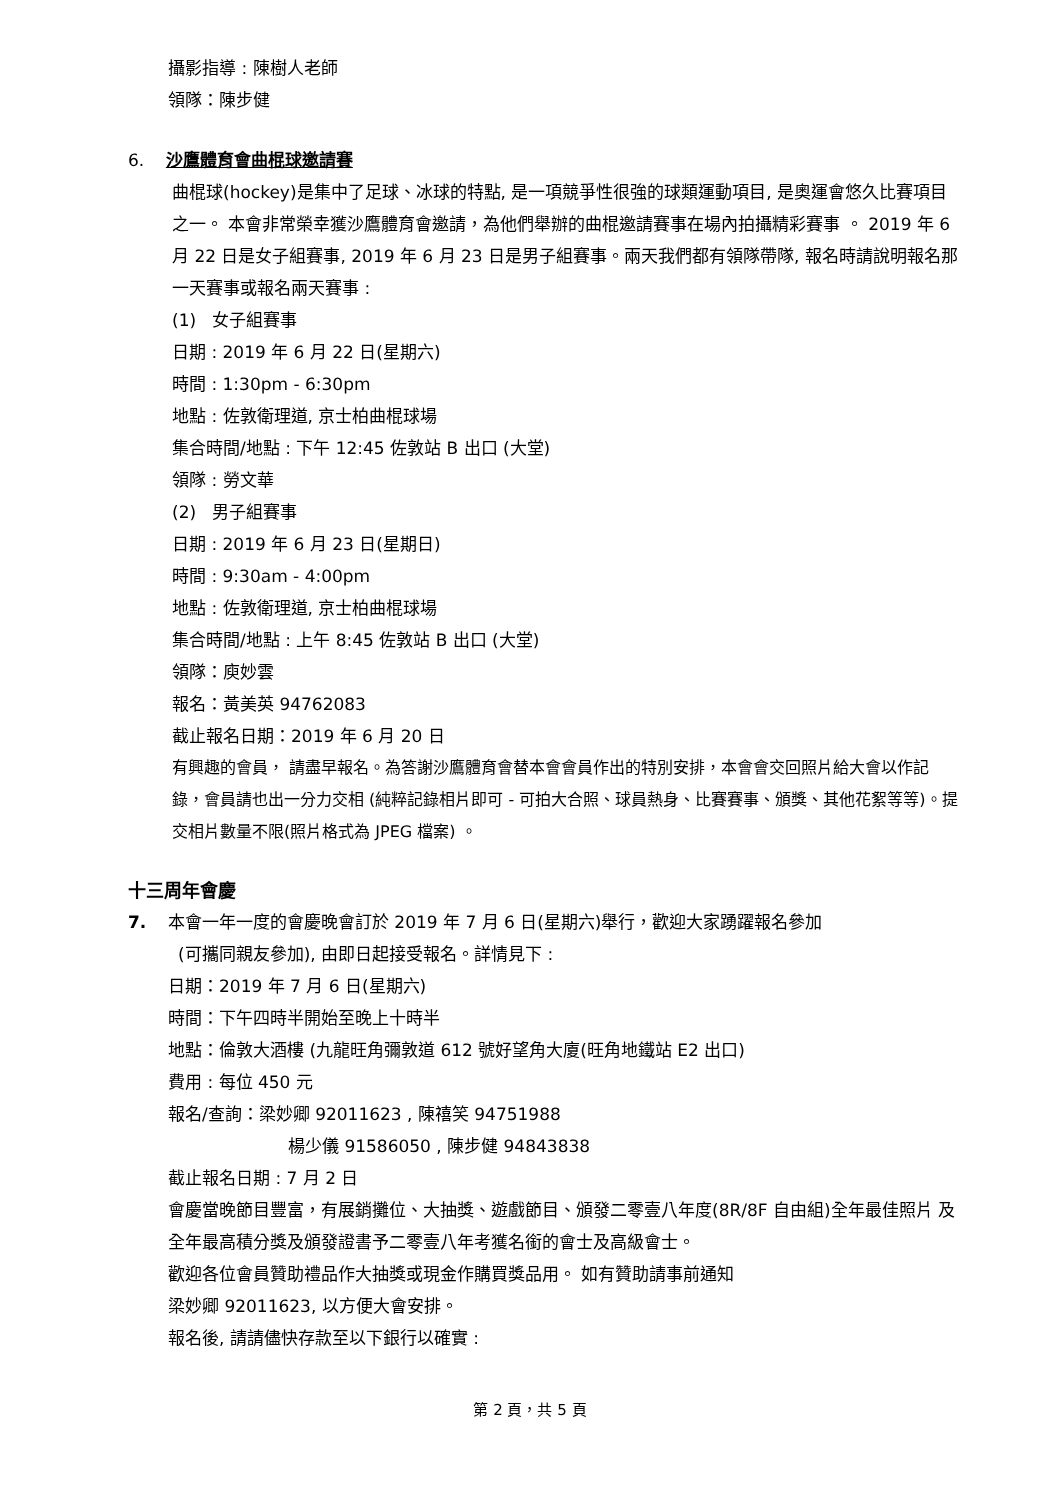攝影指導 : 陳樹人老師
領隊：陳步健
6. 沙鷹體育會曲棍球邀請賽
曲棍球(hockey)是集中了足球、冰球的特點, 是一項競爭性很強的球類運動項目, 是奧運會悠久比賽項目之一。 本會非常榮幸獲沙鷹體育會邀請，為他們舉辦的曲棍邀請賽事在場內拍攝精彩賽事 。 2019 年 6 月 22 日是女子組賽事, 2019 年 6 月 23 日是男子組賽事。兩天我們都有領隊帶隊, 報名時請說明報名那一天賽事或報名兩天賽事 :
(1) 女子組賽事
日期 : 2019 年 6 月 22 日(星期六)
時間 : 1:30pm - 6:30pm
地點 : 佐敦衛理道, 京士柏曲棍球場
集合時間/地點 : 下午 12:45 佐敦站 B 出口 (大堂)
領隊 : 勞文華
(2) 男子組賽事
日期 : 2019 年 6 月 23 日(星期日)
時間 : 9:30am - 4:00pm
地點 : 佐敦衛理道, 京士柏曲棍球場
集合時間/地點 : 上午 8:45 佐敦站 B 出口 (大堂)
領隊：庾妙雲
報名：黃美英 94762083
截止報名日期：2019 年 6 月 20 日
有興趣的會員， 請盡早報名。為答謝沙鷹體育會替本會會員作出的特別安排，本會會交回照片給大會以作記錄，會員請也出一分力交相 (純粹記錄相片即可 - 可拍大合照、球員熱身、比賽賽事、頒獎、其他花絮等等)。提交相片數量不限(照片格式為 JPEG 檔案) 。
十三周年會慶
7. 本會一年一度的會慶晚會訂於 2019 年 7 月 6 日(星期六)舉行，歡迎大家踴躍報名參加
(可攜同親友參加), 由即日起接受報名。詳情見下 :
日期：2019 年 7 月 6 日(星期六)
時間：下午四時半開始至晚上十時半
地點：倫敦大酒樓 (九龍旺角彌敦道 612 號好望角大廈(旺角地鐵站 E2 出口)
費用 : 每位 450 元
報名/查詢：梁妙卿 92011623 , 陳禧笑 94751988
楊少儀 91586050 , 陳步健 94843838
截止報名日期 : 7 月 2 日
會慶當晚節目豐富，有展銷攤位、大抽獎、遊戲節目、頒發二零壹八年度(8R/8F 自由組)全年最佳照片 及全年最高積分獎及頒發證書予二零壹八年考獲名銜的會士及高級會士。
歡迎各位會員贊助禮品作大抽獎或現金作購買獎品用。 如有贊助請事前通知
梁妙卿 92011623, 以方便大會安排。
報名後, 請請儘快存款至以下銀行以確實 :
第 2 頁，共 5 頁